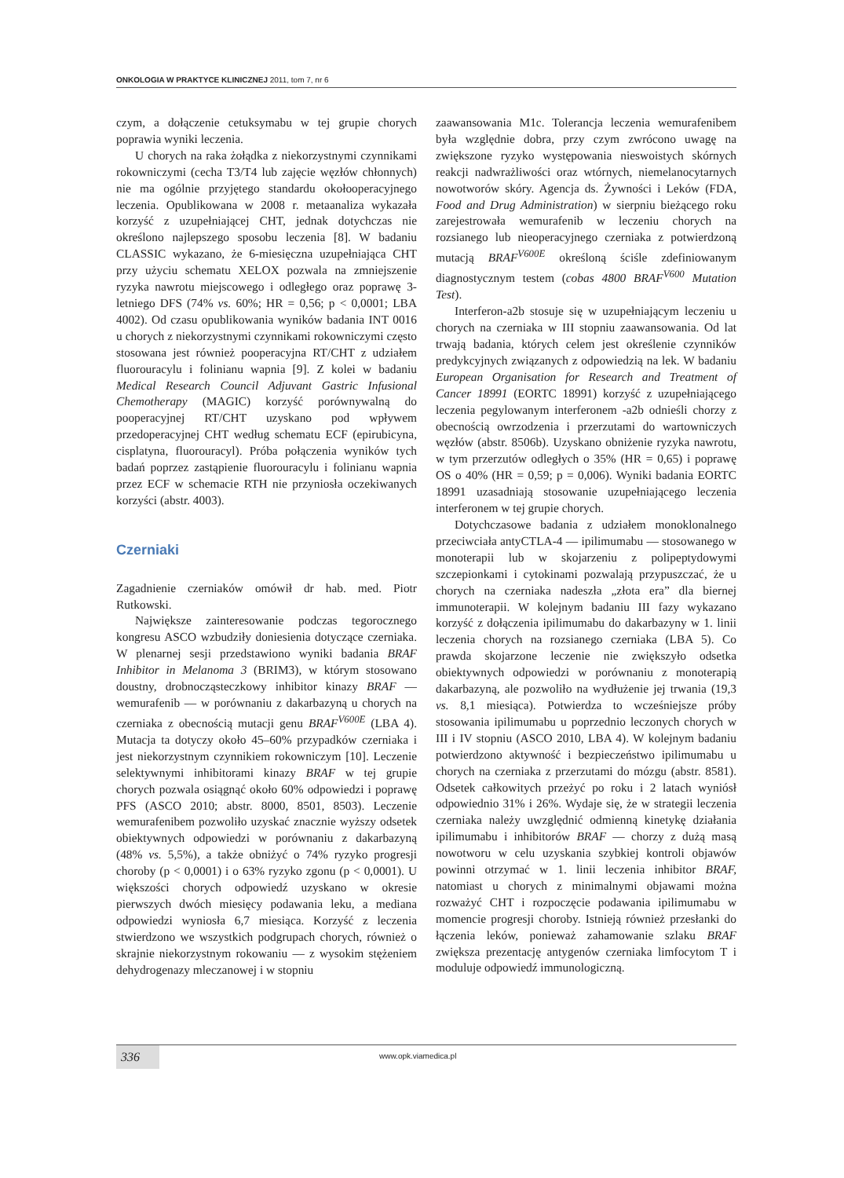ONKOLOGIA W PRAKTYCE KLINICZNEJ 2011, tom 7, nr 6
czym, a dołączenie cetuksymabu w tej grupie chorych poprawia wyniki leczenia.
U chorych na raka żołądka z niekorzystnymi czynnikami rokowniczymi (cecha T3/T4 lub zajęcie węzłów chłonnych) nie ma ogólnie przyjętego standardu okołooperacyjnego leczenia. Opublikowana w 2008 r. metaanaliza wykazała korzyść z uzupełniającej CHT, jednak dotychczas nie określono najlepszego sposobu leczenia [8]. W badaniu CLASSIC wykazano, że 6-miesięczna uzupełniająca CHT przy użyciu schematu XELOX pozwala na zmniejszenie ryzyka nawrotu miejscowego i odległego oraz poprawę 3-letniego DFS (74% vs. 60%; HR = 0,56; p < 0,0001; LBA 4002). Od czasu opublikowania wyników badania INT 0016 u chorych z niekorzystnymi czynnikami rokowniczymi często stosowana jest również pooperacyjna RT/CHT z udziałem fluorouracylu i folinianu wapnia [9]. Z kolei w badaniu Medical Research Council Adjuvant Gastric Infusional Chemotherapy (MAGIC) korzyść porównywalną do pooperacyjnej RT/CHT uzyskano pod wpływem przedoperacyjnej CHT według schematu ECF (epirubicyna, cisplatyna, fluorouracyl). Próba połączenia wyników tych badań poprzez zastąpienie fluorouracylu i folinianu wapnia przez ECF w schemacie RTH nie przyniosła oczekiwanych korzyści (abstr. 4003).
Czerniaki
Zagadnienie czerniaków omówił dr hab. med. Piotr Rutkowski.
Największe zainteresowanie podczas tegorocznego kongresu ASCO wzbudziły doniesienia dotyczące czerniaka. W plenarnej sesji przedstawiono wyniki badania BRAF Inhibitor in Melanoma 3 (BRIM3), w którym stosowano doustny, drobnocząsteczkowy inhibitor kinazy BRAF — wemurafenib — w porównaniu z dakarbazyną u chorych na czerniaka z obecnością mutacji genu BRAF<sup>V600E</sup> (LBA 4). Mutacja ta dotyczy około 45–60% przypadków czerniaka i jest niekorzystnym czynnikiem rokowniczym [10]. Leczenie selektywnymi inhibitorami kinazy BRAF w tej grupie chorych pozwala osiągnąć około 60% odpowiedzi i poprawę PFS (ASCO 2010; abstr. 8000, 8501, 8503). Leczenie wemurafenibem pozwoliło uzyskać znacznie wyższy odsetek obiektywnych odpowiedzi w porównaniu z dakarbazyną (48% vs. 5,5%), a także obniżyć o 74% ryzyko progresji choroby (p < 0,0001) i o 63% ryzyko zgonu (p < 0,0001). U większości chorych odpowiedź uzyskano w okresie pierwszych dwóch miesięcy podawania leku, a mediana odpowiedzi wyniosła 6,7 miesiąca. Korzyść z leczenia stwierdzono we wszystkich podgrupach chorych, również o skrajnie niekorzystnym rokowaniu — z wysokim stężeniem dehydrogenazy mleczanowej i w stopniu
zaawansowania M1c. Tolerancja leczenia wemurafenibem była względnie dobra, przy czym zwrócono uwagę na zwiększone ryzyko występowania nieswoistych skórnych reakcji nadwrażliwości oraz wtórnych, niemelanocytarnych nowotworów skóry. Agencja ds. Żywności i Leków (FDA, Food and Drug Administration) w sierpniu bieżącego roku zarejestrowała wemurafenib w leczeniu chorych na rozsianego lub nieoperacyjnego czerniaka z potwierdzoną mutacją BRAF<sup>V600E</sup> określoną ściśle zdefiniowanym diagnostycznym testem (cobas 4800 BRAF<sup>V600</sup> Mutation Test).
Interferon-a2b stosuje się w uzupełniającym leczeniu u chorych na czerniaka w III stopniu zaawansowania. Od lat trwają badania, których celem jest określenie czynników predykcyjnych związanych z odpowiedzią na lek. W badaniu European Organisation for Research and Treatment of Cancer 18991 (EORTC 18991) korzyść z uzupełniającego leczenia pegylowanym interferonem -a2b odnieśli chorzy z obecnością owrzodzenia i przerzutami do wartowniczych węzłów (abstr. 8506b). Uzyskano obniżenie ryzyka nawrotu, w tym przerzutów odległych o 35% (HR = 0,65) i poprawę OS o 40% (HR = 0,59; p = 0,006). Wyniki badania EORTC 18991 uzasadniają stosowanie uzupełniającego leczenia interferonem w tej grupie chorych.
Dotychczasowe badania z udziałem monoklonalnego przeciwciała antyCTLA-4 — ipilimumabu — stosowanego w monoterapii lub w skojarzeniu z polipeptydowymi szczepionkami i cytokinami pozwalają przypuszczać, że u chorych na czerniaka nadeszła „złota era” dla biernej immunoterapii. W kolejnym badaniu III fazy wykazano korzyść z dołączenia ipilimumabu do dakarbazyny w 1. linii leczenia chorych na rozsianego czerniaka (LBA 5). Co prawda skojarzone leczenie nie zwiększyło odsetka obiektywnych odpowiedzi w porównaniu z monoterapią dakarbazyną, ale pozwoliło na wydłużenie jej trwania (19,3 vs. 8,1 miesiąca). Potwierdza to wcześniejsze próby stosowania ipilimumabu u poprzednio leczonych chorych w III i IV stopniu (ASCO 2010, LBA 4). W kolejnym badaniu potwierdzono aktywność i bezpieczeństwo ipilimumabu u chorych na czerniaka z przerzutami do mózgu (abstr. 8581). Odsetek całkowitych przeżyć po roku i 2 latach wyniósł odpowiednio 31% i 26%. Wydaje się, że w strategii leczenia czerniaka należy uwzględnić odmienną kinetykę działania ipilimumabu i inhibitorów BRAF — chorzy z dużą masą nowotworu w celu uzyskania szybkiej kontroli objawów powinni otrzymać w 1. linii leczenia inhibitor BRAF, natomiast u chorych z minimalnymi objawami można rozważyć CHT i rozpoczęcie podawania ipilimumabu w momencie progresji choroby. Istnieją również przesłanki do łączenia leków, ponieważ zahamowanie szlaku BRAF zwiększa prezentację antygenów czerniaka limfocytom T i moduluje odpowiedź immunologiczną.
336 www.opk.viamedica.pl